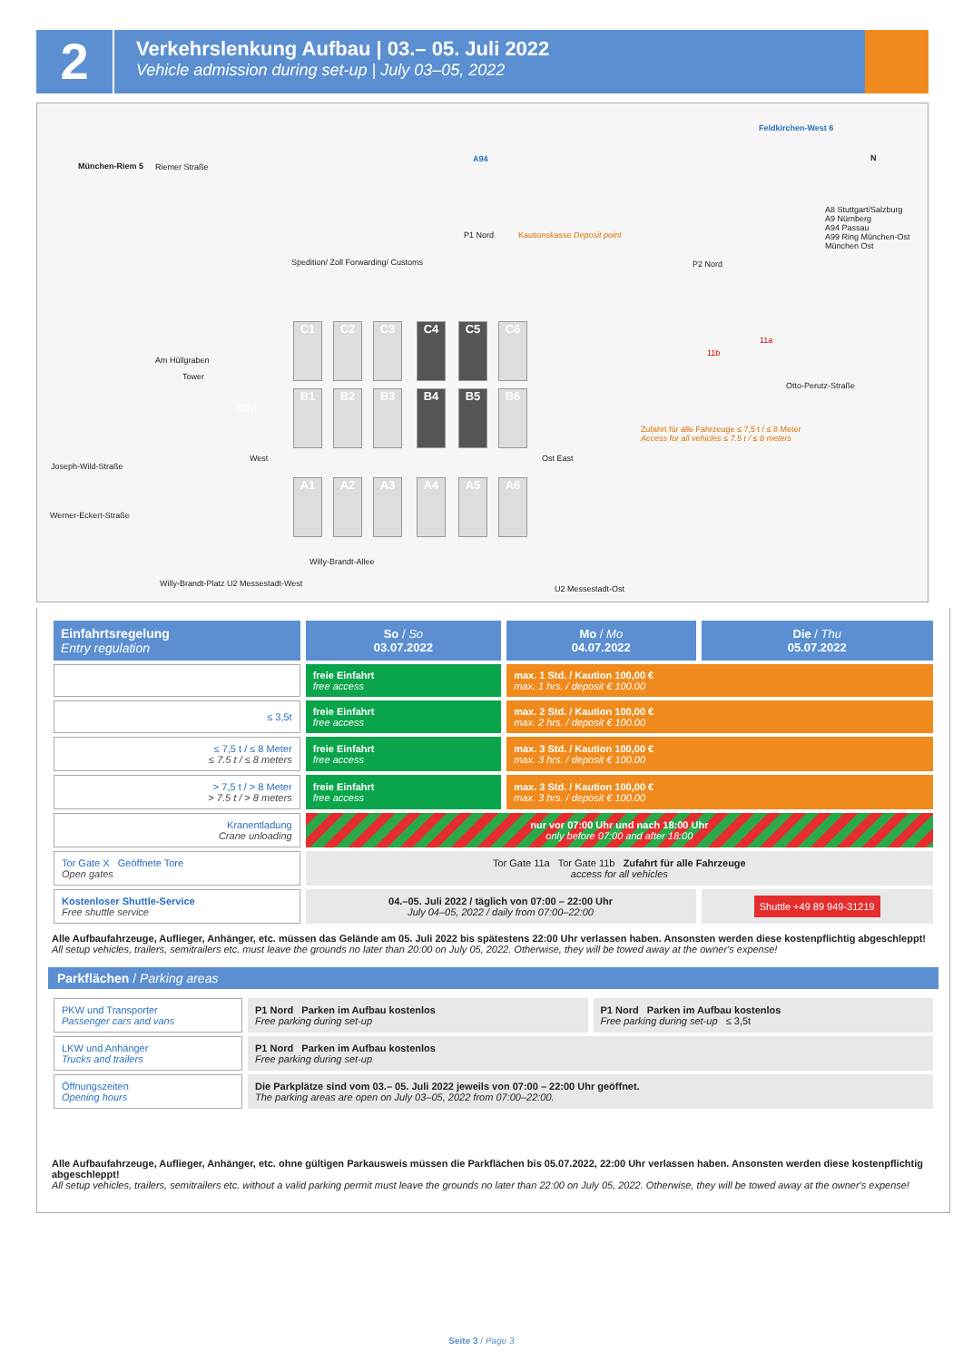2
Verkehrslenkung Aufbau | 03.– 05. Juli 2022
Vehicle admission during set-up | July 03–05, 2022
A94
München-Riem 5
Feldkirchen-West 6
N
A8 Stuttgart/Salzburg
A9 Nürnberg
A94 Passau
A99 Ring München-Ost
München Ost
Kautionskasse Deposit point
P1 Nord
P2 Nord
11b
11a
Zufahrt für alle Fahrzeuge ≤ 7,5 t / ≤ 8 Meter
Access for all vehicles ≤ 7.5 t / ≤ 8 meters
C1 C2 C3 C4 C5 C6
B1 B2 B3 B4 B5 B6
A1 A2 A3 A4 A5 A6
ICM
West Ost East
Joseph-Wild-Straße
Werner-Eckert-Straße
Am Hüllgraben
Willy-Brandt-Allee
Willy-Brandt-Platz U2 Messestadt-West
U2 Messestadt-Ost
Otto-Perutz-Straße
Riemer Straße
Spedition/ Zoll Forwarding/ Customs
Tower
| Einfahrtsregelung Entry regulation | So / So 03.07.2022 | Mo / Mo 04.07.2022 | Die / Thu 05.07.2022 |
| --- | --- | --- | --- |
| | freie Einfahrt free access | max. 1 Std. / Kaution 100,00 € max. 1 hrs. / deposit € 100.00 | |
| ≤ 3,5t | freie Einfahrt free access | max. 2 Std. / Kaution 100,00 € max. 2 hrs. / deposit € 100.00 | |
| ≤ 7,5 t / ≤ 8 Meter ≤ 7.5 t / ≤ 8 meters | freie Einfahrt free access | max. 3 Std. / Kaution 100,00 € max. 3 hrs. / deposit € 100.00 | |
| > 7,5 t / > 8 Meter > 7.5 t / > 8 meters | freie Einfahrt free access | max. 3 Std. / Kaution 100,00 € max. 3 hrs. / deposit € 100.00 | |
| Kranentladung Crane unloading | nur vor 07:00 Uhr und nach 18:00 Uhr only before 07:00 and after 18:00 | | |
| Tor Gate X Geöffnete Tore Open gates | Tor Gate 11a Tor Gate 11b Zufahrt für alle Fahrzeuge access for all vehicles | | |
| Kostenloser Shuttle-Service Free shuttle service | 04.–05. Juli 2022 / täglich von 07:00 – 22:00 Uhr July 04–05, 2022 / daily from 07:00–22:00 | | Shuttle +49 89 949-31219 |
Alle Aufbaufahrzeuge, Auflieger, Anhänger, etc. müssen das Gelände am 05. Juli 2022 bis spätestens 22:00 Uhr verlassen haben. Ansonsten werden diese kostenpflichtig abgeschleppt!
All setup vehicles, trailers, semitrailers etc. must leave the grounds no later than 20:00 on July 05, 2022. Otherwise, they will be towed away at the owner's expense!
Parkflächen / Parking areas
| PKW und Transporter Passenger cars and vans | P1 Nord Parken im Aufbau kostenlos Free parking during set-up | P1 Nord Parken im Aufbau kostenlos Free parking during set-up ≤ 3,5t |
| LKW und Anhänger Trucks and trailers | P1 Nord Parken im Aufbau kostenlos Free parking during set-up | |
| Öffnungszeiten Opening hours | Die Parkplätze sind vom 03.– 05. Juli 2022 jeweils von 07:00 – 22:00 Uhr geöffnet. The parking areas are open on July 03–05, 2022 from 07:00–22:00. | |
Alle Aufbaufahrzeuge, Auflieger, Anhänger, etc. ohne gültigen Parkausweis müssen die Parkflächen bis 05.07.2022, 22:00 Uhr verlassen haben. Ansonsten werden diese kostenpflichtig abgeschleppt!
All setup vehicles, trailers, semitrailers etc. without a valid parking permit must leave the grounds no later than 22:00 on July 05, 2022. Otherwise, they will be towed away at the owner's expense!
Seite 3 / Page 3